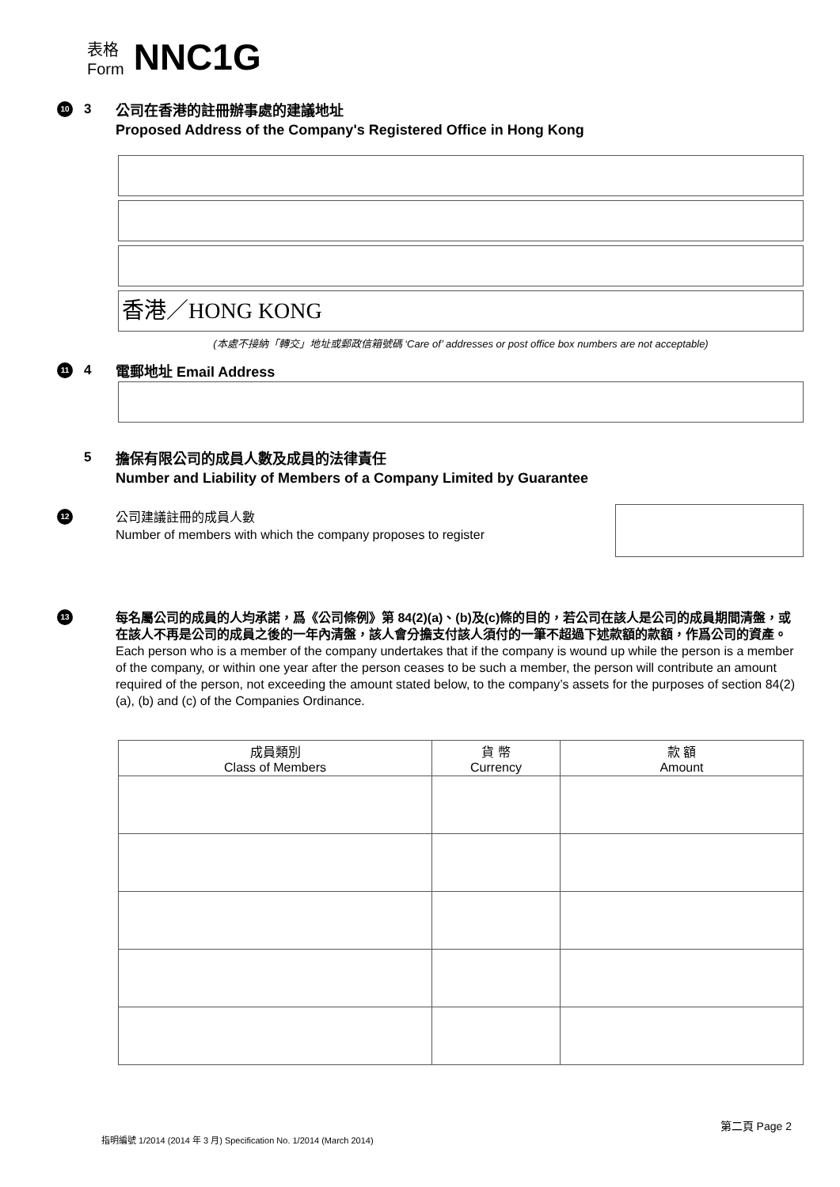表格
Form
NNC1G
10
3
公司在香港的註冊辦事處的建議地址
Proposed Address of the Company's Registered Office in Hong Kong
香港／HONG KONG
(本處不接納「轉交」地址或郵政信箱號碼 ‘Care of’ addresses or post office box numbers are not acceptable)
11
4
電郵地址 Email Address
5
擔保有限公司的成員人數及成員的法律責任
Number and Liability of Members of a Company Limited by Guarantee
12
公司建議註冊的成員人數
Number of members with which the company proposes to register
13
每名屬公司的成員的人均承諾，爲《公司條例》第 84(2)(a)、(b)及(c)條的目的，若公司在該人是公司的成員期間清盤，或在該人不再是公司的成員之後的一年內清盤，該人會分擔支付該人須付的一筆不超過下述款額的款額，作爲公司的資產。
Each person who is a member of the company undertakes that if the company is wound up while the person is a member of the company, or within one year after the person ceases to be such a member, the person will contribute an amount required of the person, not exceeding the amount stated below, to the company’s assets for the purposes of section 84(2)(a), (b) and (c) of the Companies Ordinance.
| 成員類別 Class of Members | 貨 幣 Currency | 款 額 Amount |
| --- | --- | --- |
第二頁 Page 2
指明編號 1/2014 (2014 年 3 月) Specification No. 1/2014 (March 2014)